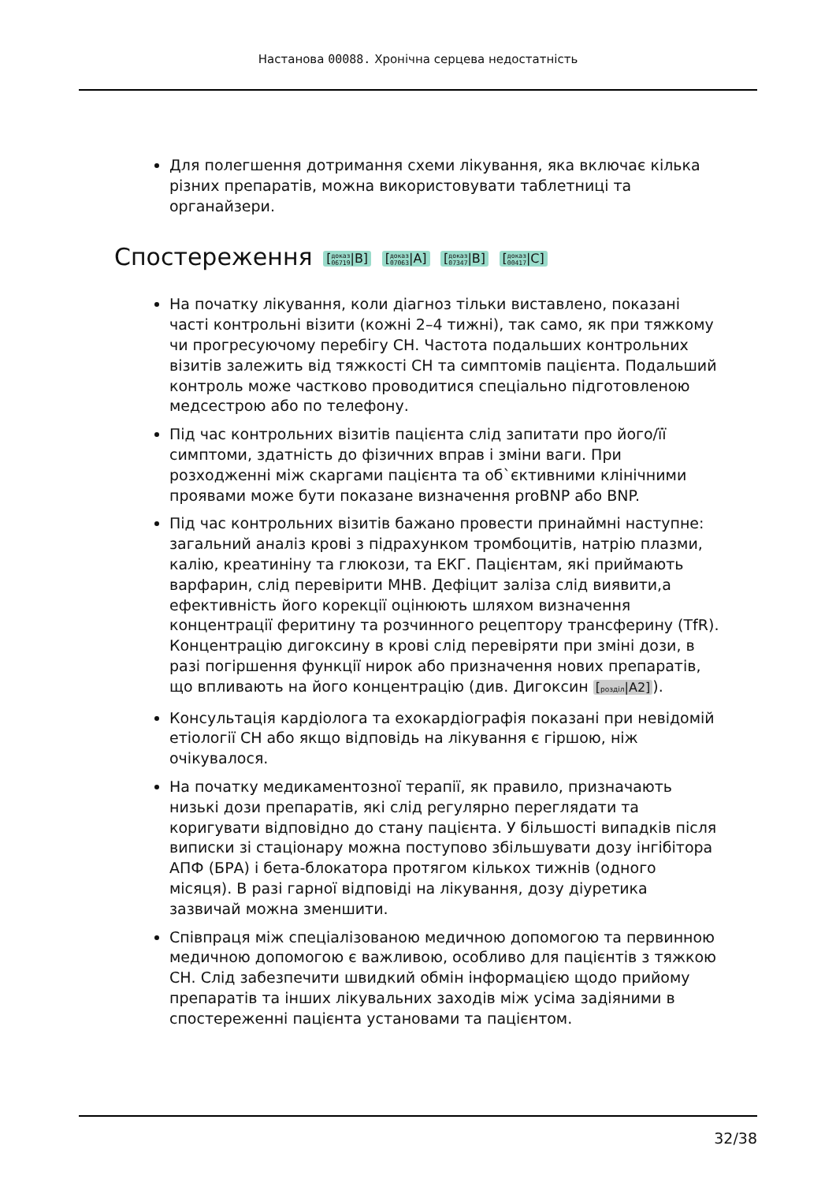Настанова 00088. Хронічна серцева недостатність
Для полегшення дотримання схеми лікування, яка включає кілька різних препаратів, можна використовувати таблетниці та органайзери.
Спостереження [доказ
06719|B] [доказ
07063|A] [доказ
07347|B] [доказ
00417|C]
На початку лікування, коли діагноз тільки виставлено, показані часті контрольні візити (кожні 2–4 тижні), так само, як при тяжкому чи прогресуючому перебігу СН. Частота подальших контрольних візитів залежить від тяжкості СН та симптомів пацієнта. Подальший контроль може частково проводитися спеціально підготовленою медсестрою або по телефону.
Під час контрольних візитів пацієнта слід запитати про його/її симптоми, здатність до фізичних вправ і зміни ваги. При розходженні між скаргами пацієнта та об`єктивними клінічними проявами може бути показане визначення proBNP або BNP.
Під час контрольних візитів бажано провести принаймні наступне: загальний аналіз крові з підрахунком тромбоцитів, натрію плазми, калію, креатиніну та глюкози, та ЕКГ. Пацієнтам, які приймають варфарин, слід перевірити МНВ. Дефіцит заліза слід виявити,а ефективність його корекції оцінюють шляхом визначення концентрації феритину та розчинного рецептору трансферину (TfR). Концентрацію дигоксину в крові слід перевіряти при зміні дози, в разі погіршення функції нирок або призначення нових препаратів, що впливають на його концентрацію (див. Дигоксин [розділ|A2]).
Консультація кардіолога та ехокардіографія показані при невідомій етіології СН або якщо відповідь на лікування є гіршою, ніж очікувалося.
На початку медикаментозної терапії, як правило, призначають низькі дози препаратів, які слід регулярно переглядати та коригувати відповідно до стану пацієнта. У більшості випадків після виписки зі стаціонару можна поступово збільшувати дозу інгібітора АПФ (БРА) і бета-блокатора протягом кількох тижнів (одного місяця). В разі гарної відповіді на лікування, дозу діуретика зазвичай можна зменшити.
Співпраця між спеціалізованою медичною допомогою та первинною медичною допомогою є важливою, особливо для пацієнтів з тяжкою СН. Слід забезпечити швидкий обмін інформацією щодо прийому препаратів та інших лікувальних заходів між усіма задіяними в спостереженні пацієнта установами та пацієнтом.
32/38